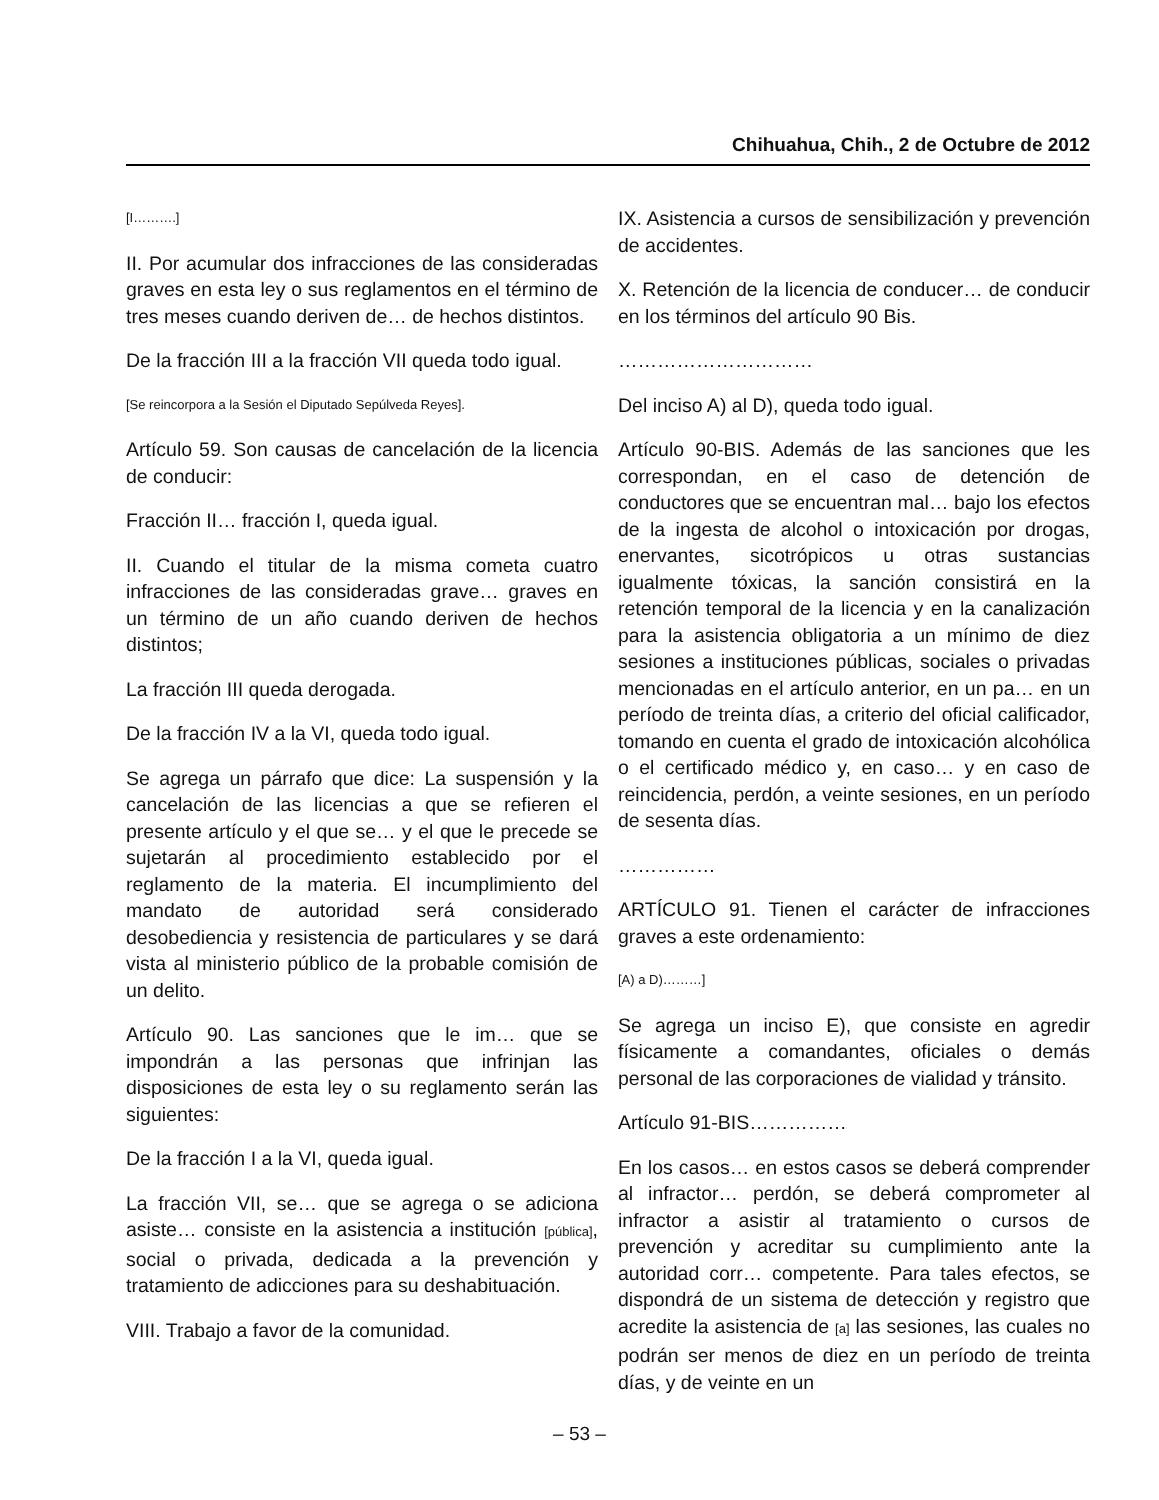Chihuahua, Chih., 2 de Octubre de 2012
[I……….]
II. Por acumular dos infracciones de las consideradas graves en esta ley o sus reglamentos en el término de tres meses cuando deriven de… de hechos distintos.
De la fracción III a la fracción VII queda todo igual.
[Se reincorpora a la Sesión el Diputado Sepúlveda Reyes].
Artículo 59. Son causas de cancelación de la licencia de conducir:
Fracción II… fracción I, queda igual.
II. Cuando el titular de la misma cometa cuatro infracciones de las consideradas grave… graves en un término de un año cuando deriven de hechos distintos;
La fracción III queda derogada.
De la fracción IV a la VI, queda todo igual.
Se agrega un párrafo que dice: La suspensión y la cancelación de las licencias a que se refieren el presente artículo y el que se… y el que le precede se sujetarán al procedimiento establecido por el reglamento de la materia. El incumplimiento del mandato de autoridad será considerado desobediencia y resistencia de particulares y se dará vista al ministerio público de la probable comisión de un delito.
Artículo 90. Las sanciones que le im… que se impondrán a las personas que infrinjan las disposiciones de esta ley o su reglamento serán las siguientes:
De la fracción I a la VI, queda igual.
La fracción VII, se… que se agrega o se adiciona asiste… consiste en la asistencia a institución [pública], social o privada, dedicada a la prevención y tratamiento de adicciones para su deshabituación.
VIII. Trabajo a favor de la comunidad.
IX. Asistencia a cursos de sensibilización y prevención de accidentes.
X. Retención de la licencia de conducer… de conducir en los términos del artículo 90 Bis.
…………………………
Del inciso A) al D), queda todo igual.
Artículo 90-BIS. Además de las sanciones que les correspondan, en el caso de detención de conductores que se encuentran mal… bajo los efectos de la ingesta de alcohol o intoxicación por drogas, enervantes, sicotrópicos u otras sustancias igualmente tóxicas, la sanción consistirá en la retención temporal de la licencia y en la canalización para la asistencia obligatoria a un mínimo de diez sesiones a instituciones públicas, sociales o privadas mencionadas en el artículo anterior, en un pa… en un período de treinta días, a criterio del oficial calificador, tomando en cuenta el grado de intoxicación alcohólica o el certificado médico y, en caso… y en caso de reincidencia, perdón, a veinte sesiones, en un período de sesenta días.
……………
ARTÍCULO 91. Tienen el carácter de infracciones graves a este ordenamiento:
[A) a D)………]
Se agrega un inciso E), que consiste en agredir físicamente a comandantes, oficiales o demás personal de las corporaciones de vialidad y tránsito.
Artículo 91-BIS……………
En los casos… en estos casos se deberá comprender al infractor… perdón, se deberá comprometer al infractor a asistir al tratamiento o cursos de prevención y acreditar su cumplimiento ante la autoridad corr… competente. Para tales efectos, se dispondrá de un sistema de detección y registro que acredite la asistencia de [a] las sesiones, las cuales no podrán ser menos de diez en un período de treinta días, y de veinte en un
– 53 –